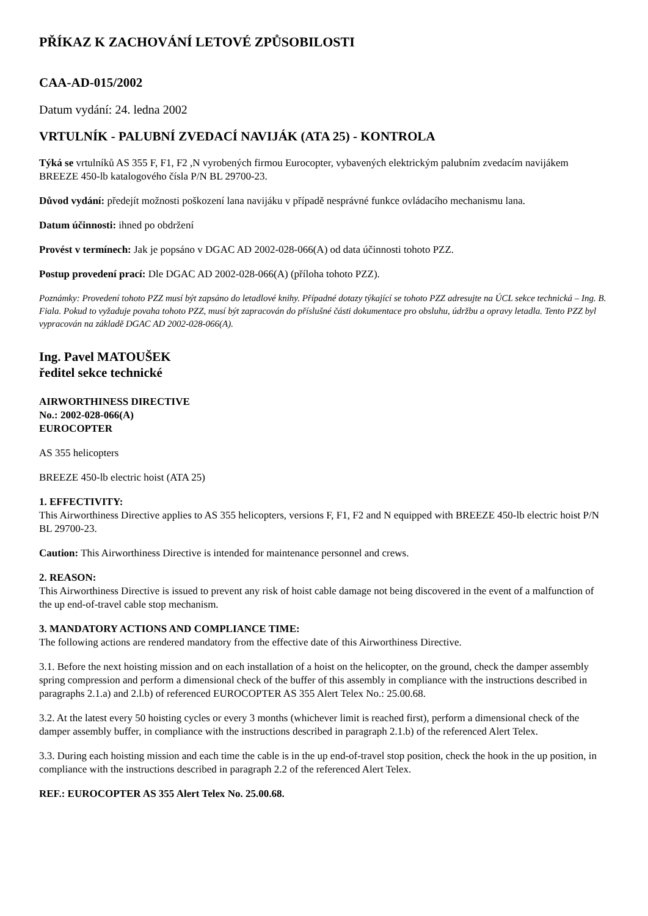PŘÍKAZ K ZACHOVÁNÍ LETOVÉ ZPŮSOBILOSTI
CAA-AD-015/2002
Datum vydání: 24. ledna 2002
VRTULNÍK - PALUBNÍ ZVEDACÍ NAVIJÁK (ATA 25) - KONTROLA
Týká se vrtulníků AS 355 F, F1, F2 ,N vyrobených firmou Eurocopter, vybavených elektrickým palubním zvedacím navijákem BREEZE 450-lb katalogového čísla P/N BL 29700-23.
Důvod vydání: předejít možnosti poškození lana navijáku v případě nesprávné funkce ovládacího mechanismu lana.
Datum účinnosti: ihned po obdržení
Provést v termínech: Jak je popsáno v DGAC AD 2002-028-066(A) od data účinnosti tohoto PZZ.
Postup provedení prací: Dle DGAC AD 2002-028-066(A) (příloha tohoto PZZ).
Poznámky: Provedení tohoto PZZ musí být zapsáno do letadlové knihy. Případné dotazy týkající se tohoto PZZ adresujte na ÚCL sekce technická – Ing. B. Fiala. Pokud to vyžaduje povaha tohoto PZZ, musí být zapracován do příslušné části dokumentace pro obsluhu, údržbu a opravy letadla. Tento PZZ byl vypracován na základě DGAC AD 2002-028-066(A).
Ing. Pavel MATOUŠEK
ředitel sekce technické
AIRWORTHINESS DIRECTIVE
No.: 2002-028-066(A)
EUROCOPTER
AS 355 helicopters
BREEZE 450-lb electric hoist (ATA 25)
1. EFFECTIVITY:
This Airworthiness Directive applies to AS 355 helicopters, versions F, F1, F2 and N equipped with BREEZE 450-lb electric hoist P/N BL 29700-23.
Caution: This Airworthiness Directive is intended for maintenance personnel and crews.
2. REASON:
This Airworthiness Directive is issued to prevent any risk of hoist cable damage not being discovered in the event of a malfunction of the up end-of-travel cable stop mechanism.
3. MANDATORY ACTIONS AND COMPLIANCE TIME:
The following actions are rendered mandatory from the effective date of this Airworthiness Directive.
3.1. Before the next hoisting mission and on each installation of a hoist on the helicopter, on the ground, check the damper assembly spring compression and perform a dimensional check of the buffer of this assembly in compliance with the instructions described in paragraphs 2.1.a) and 2.l.b) of referenced EUROCOPTER AS 355 Alert Telex No.: 25.00.68.
3.2. At the latest every 50 hoisting cycles or every 3 months (whichever limit is reached first), perform a dimensional check of the damper assembly buffer, in compliance with the instructions described in paragraph 2.1.b) of the referenced Alert Telex.
3.3. During each hoisting mission and each time the cable is in the up end-of-travel stop position, check the hook in the up position, in compliance with the instructions described in paragraph 2.2 of the referenced Alert Telex.
REF.: EUROCOPTER AS 355 Alert Telex No. 25.00.68.